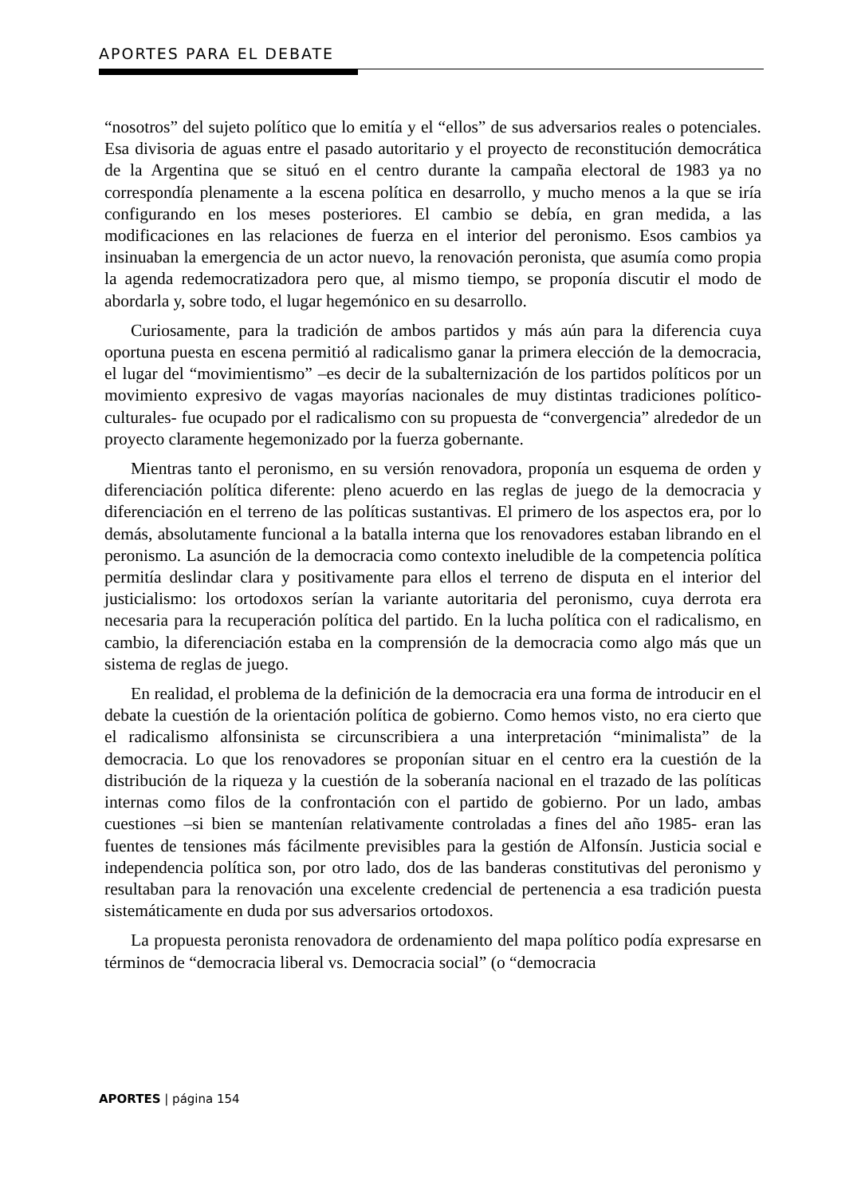APORTES PARA EL DEBATE
“nosotros” del sujeto político que lo emitía y el “ellos” de sus adversarios reales o potenciales. Esa divisoria de aguas entre el pasado autoritario y el proyecto de reconstitución democrática de la Argentina que se situó en el centro durante la campaña electoral de 1983 ya no correspondía plenamente a la escena política en desarrollo, y mucho menos a la que se iría configurando en los meses posteriores. El cambio se debía, en gran medida, a las modificaciones en las relaciones de fuerza en el interior del peronismo. Esos cambios ya insinuaban la emergencia de un actor nuevo, la renovación peronista, que asumía como propia la agenda redemocratizadora pero que, al mismo tiempo, se proponía discutir el modo de abordarla y, sobre todo, el lugar hegemónico en su desarrollo.
Curiosamente, para la tradición de ambos partidos y más aún para la diferencia cuya oportuna puesta en escena permitió al radicalismo ganar la primera elección de la democracia, el lugar del “movimientismo” –es decir de la subalternización de los partidos políticos por un movimiento expresivo de vagas mayorías nacionales de muy distintas tradiciones político-culturales- fue ocupado por el radicalismo con su propuesta de “convergencia” alrededor de un proyecto claramente hegemonizado por la fuerza gobernante.
Mientras tanto el peronismo, en su versión renovadora, proponía un esquema de orden y diferenciación política diferente: pleno acuerdo en las reglas de juego de la democracia y diferenciación en el terreno de las políticas sustantivas. El primero de los aspectos era, por lo demás, absolutamente funcional a la batalla interna que los renovadores estaban librando en el peronismo. La asunción de la democracia como contexto ineludible de la competencia política permitía deslindar clara y positivamente para ellos el terreno de disputa en el interior del justicialismo: los ortodoxos serían la variante autoritaria del peronismo, cuya derrota era necesaria para la recuperación política del partido. En la lucha política con el radicalismo, en cambio, la diferenciación estaba en la comprensión de la democracia como algo más que un sistema de reglas de juego.
En realidad, el problema de la definición de la democracia era una forma de introducir en el debate la cuestión de la orientación política de gobierno. Como hemos visto, no era cierto que el radicalismo alfonsinista se circunscribiera a una interpretación “minimalista” de la democracia. Lo que los renovadores se proponían situar en el centro era la cuestión de la distribución de la riqueza y la cuestión de la soberanía nacional en el trazado de las políticas internas como filos de la confrontación con el partido de gobierno. Por un lado, ambas cuestiones –si bien se mantenían relativamente controladas a fines del año 1985- eran las fuentes de tensiones más fácilmente previsibles para la gestión de Alfonsín. Justicia social e independencia política son, por otro lado, dos de las banderas constitutivas del peronismo y resultaban para la renovación una excelente credencial de pertenencia a esa tradición puesta sistemáticamente en duda por sus adversarios ortodoxos.
La propuesta peronista renovadora de ordenamiento del mapa político podía expresarse en términos de “democracia liberal vs. Democracia social” (o “democracia
APORTES | página 154